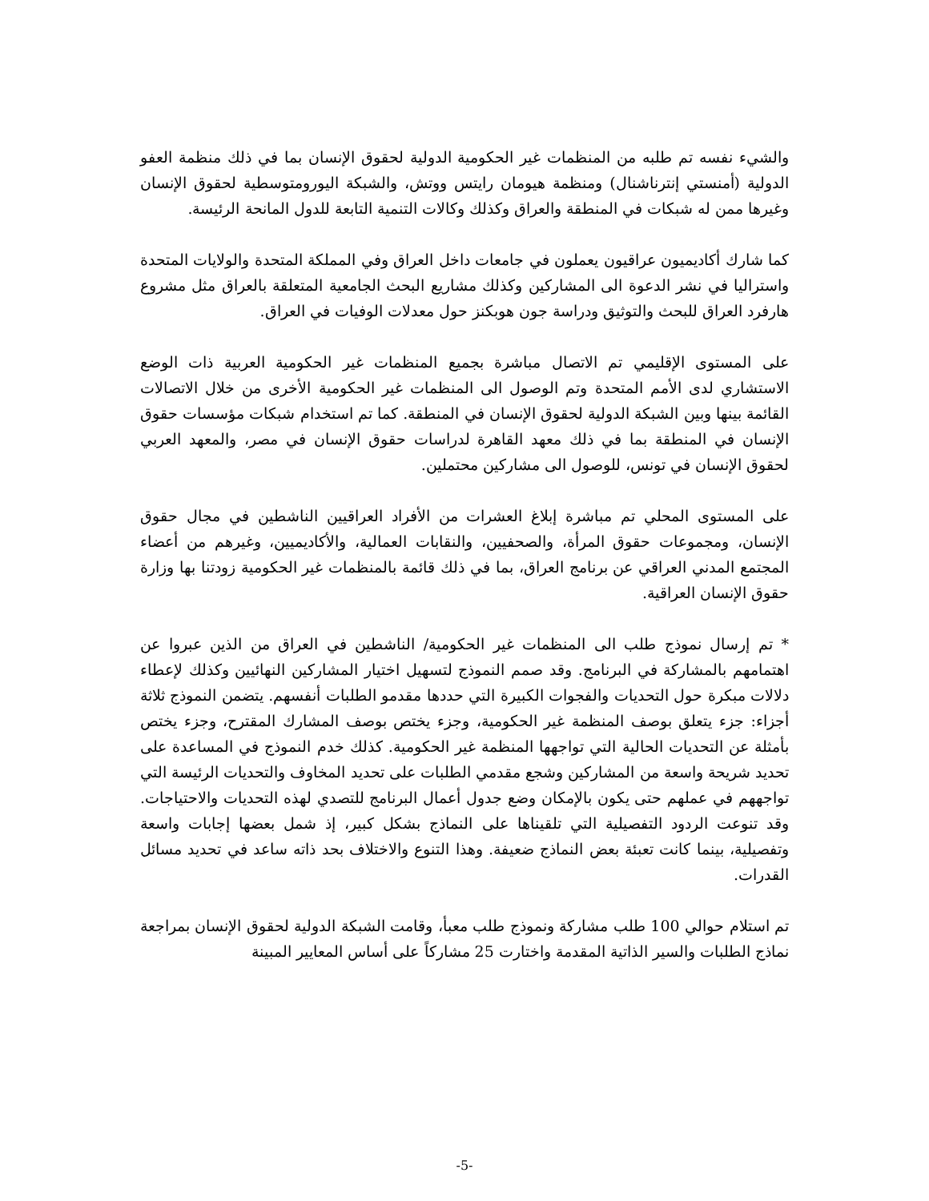والشيء نفسه تم طلبه من المنظمات غير الحكومية الدولية لحقوق الإنسان بما في ذلك منظمة العفو الدولية (أمنستي إنترناشنال) ومنظمة هيومان رايتس ووتش، والشبكة اليورومتوسطية لحقوق الإنسان وغيرها ممن له شبكات في المنطقة والعراق وكذلك وكالات التنمية التابعة للدول المانحة الرئيسة.
كما شارك أكاديميون عراقيون يعملون في جامعات داخل العراق وفي المملكة المتحدة والولايات المتحدة واستراليا في نشر الدعوة الى المشاركين وكذلك مشاريع البحث الجامعية المتعلقة بالعراق مثل مشروع هارفرد العراق للبحث والتوثيق ودراسة جون هوبكنز حول معدلات الوفيات في العراق.
على المستوى الإقليمي تم الاتصال مباشرة بجميع المنظمات غير الحكومية العربية ذات الوضع الاستشاري لدى الأمم المتحدة وتم الوصول الى المنظمات غير الحكومية الأخرى من خلال الاتصالات القائمة بينها وبين الشبكة الدولية لحقوق الإنسان في المنطقة. كما تم استخدام شبكات مؤسسات حقوق الإنسان في المنطقة بما في ذلك معهد القاهرة لدراسات حقوق الإنسان في مصر، والمعهد العربي لحقوق الإنسان في تونس، للوصول الى مشاركين محتملين.
على المستوى المحلي تم مباشرة إبلاغ العشرات من الأفراد العراقيين الناشطين في مجال حقوق الإنسان، ومجموعات حقوق المرأة، والصحفيين، والنقابات العمالية، والأكاديميين، وغيرهم من أعضاء المجتمع المدني العراقي عن برنامج العراق، بما في ذلك قائمة بالمنظمات غير الحكومية زودتنا بها وزارة حقوق الإنسان العراقية.
* تم إرسال نموذج طلب الى المنظمات غير الحكومية/ الناشطين في العراق من الذين عبروا عن اهتمامهم بالمشاركة في البرنامج. وقد صمم النموذج لتسهيل اختيار المشاركين النهائيين وكذلك لإعطاء دلالات مبكرة حول التحديات والفجوات الكبيرة التي حددها مقدمو الطلبات أنفسهم. يتضمن النموذج ثلاثة أجزاء: جزء يتعلق بوصف المنظمة غير الحكومية، وجزء يختص بوصف المشارك المقترح، وجزء يختص بأمثلة عن التحديات الحالية التي تواجهها المنظمة غير الحكومية. كذلك خدم النموذج في المساعدة على تحديد شريحة واسعة من المشاركين وشجع مقدمي الطلبات على تحديد المخاوف والتحديات الرئيسة التي تواجههم في عملهم حتى يكون بالإمكان وضع جدول أعمال البرنامج للتصدي لهذه التحديات والاحتياجات. وقد تنوعت الردود التفصيلية التي تلقيناها على النماذج بشكل كبير، إذ شمل بعضها إجابات واسعة وتفصيلية، بينما كانت تعبئة بعض النماذج ضعيفة. وهذا التنوع والاختلاف بحد ذاته ساعد في تحديد مسائل القدرات.
تم استلام حوالي 100 طلب مشاركة ونموذج طلب معبأ، وقامت الشبكة الدولية لحقوق الإنسان بمراجعة نماذج الطلبات والسير الذاتية المقدمة واختارت 25 مشاركاً على أساس المعايير المبينة
-5-